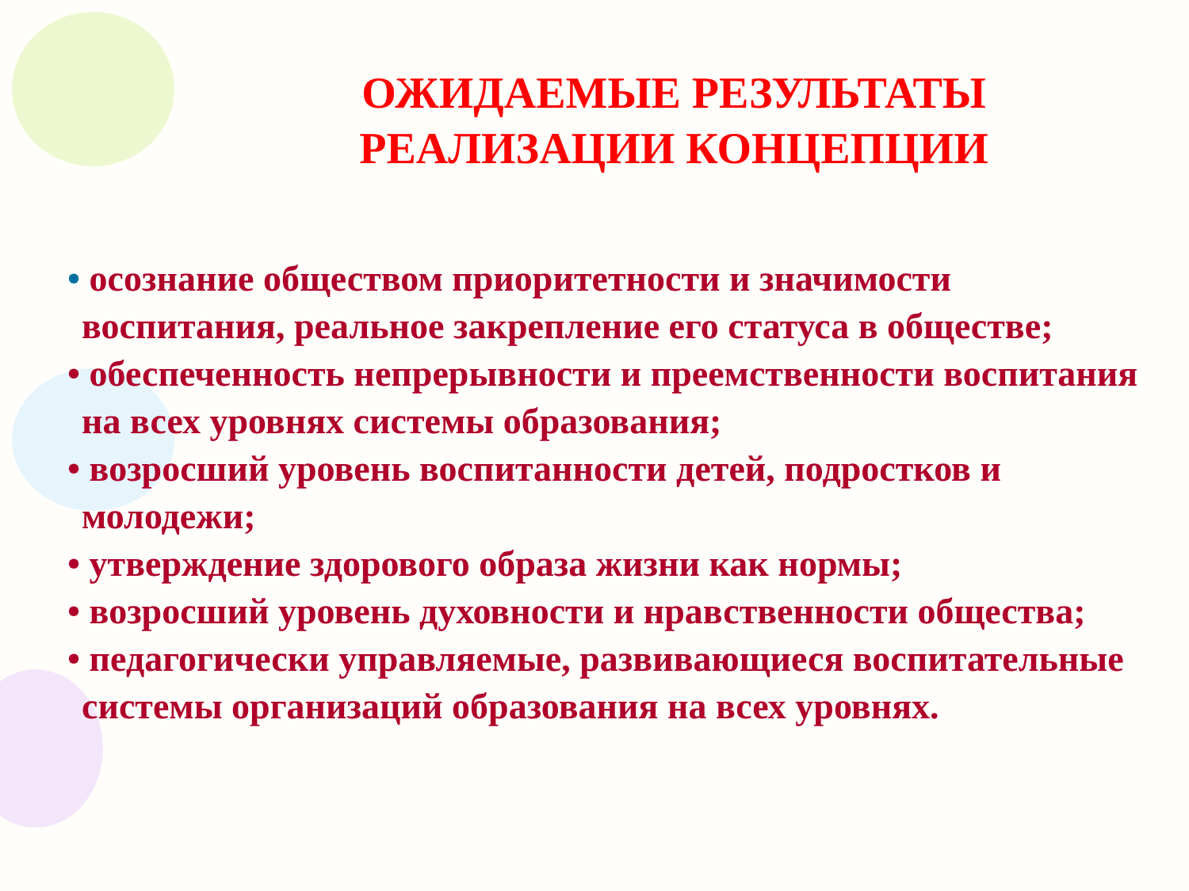ОЖИДАЕМЫЕ РЕЗУЛЬТАТЫ РЕАЛИЗАЦИИ КОНЦЕПЦИИ
• осознание обществом приоритетности и значимости воспитания, реальное закрепление его статуса в обществе;
• обеспеченность непрерывности и преемственности воспитания на всех уровнях системы образования;
• возросший уровень воспитанности детей, подростков и молодежи;
• утверждение здорового образа жизни как нормы;
• возросший уровень духовности и нравственности общества;
• педагогически управляемые, развивающиеся воспитательные системы организаций образования на всех уровнях.